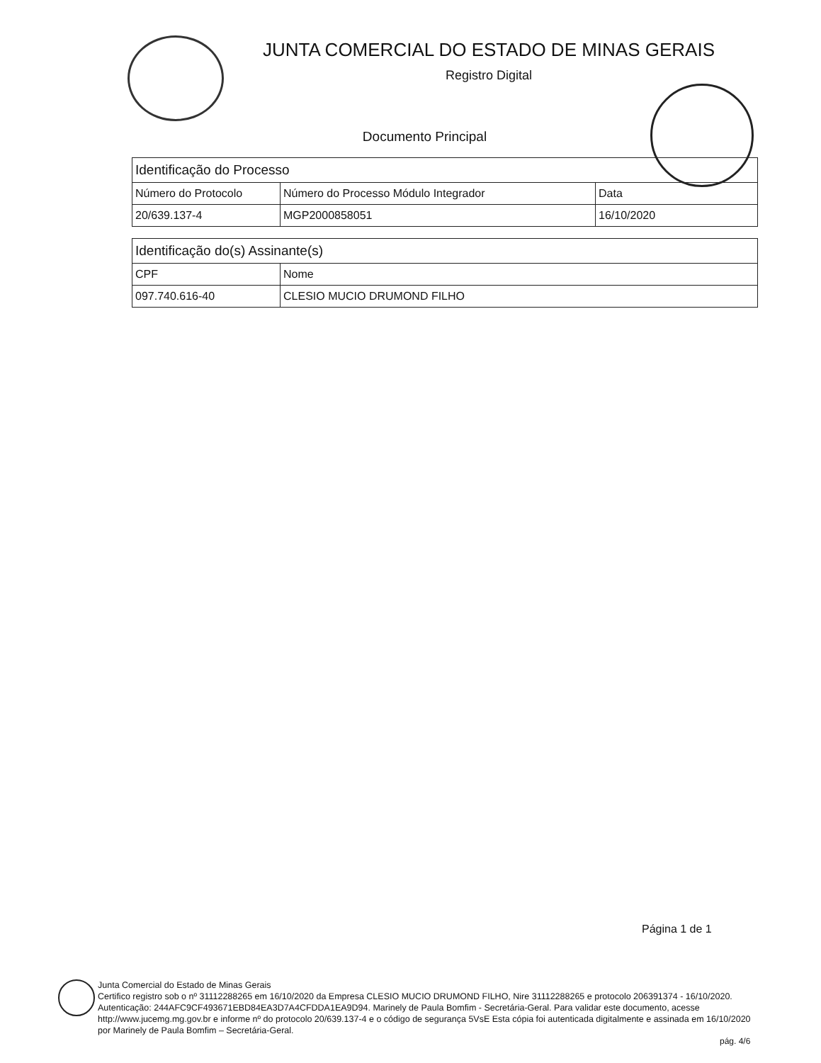JUNTA COMERCIAL DO ESTADO DE MINAS GERAIS
Registro Digital
Documento Principal
| Identificação do Processo | | |
| --- | --- | --- |
| Número do Protocolo | Número do Processo Módulo Integrador | Data |
| 20/639.137-4 | MGP2000858051 | 16/10/2020 |
| Identificação do(s) Assinante(s) | |
| --- | --- |
| CPF | Nome |
| 097.740.616-40 | CLESIO MUCIO DRUMOND FILHO |
Página 1 de 1
Junta Comercial do Estado de Minas Gerais
Certifico registro sob o nº 31112288265 em 16/10/2020 da Empresa CLESIO MUCIO DRUMOND FILHO, Nire 31112288265 e protocolo 206391374 - 16/10/2020. Autenticação: 244AFC9CF493671EBD84EA3D7A4CFDDA1EA9D94. Marinely de Paula Bomfim - Secretária-Geral. Para validar este documento, acesse http://www.jucemg.mg.gov.br e informe nº do protocolo 20/639.137-4 e o código de segurança 5VsE Esta cópia foi autenticada digitalmente e assinada em 16/10/2020 por Marinely de Paula Bomfim – Secretária-Geral.
pág. 4/6